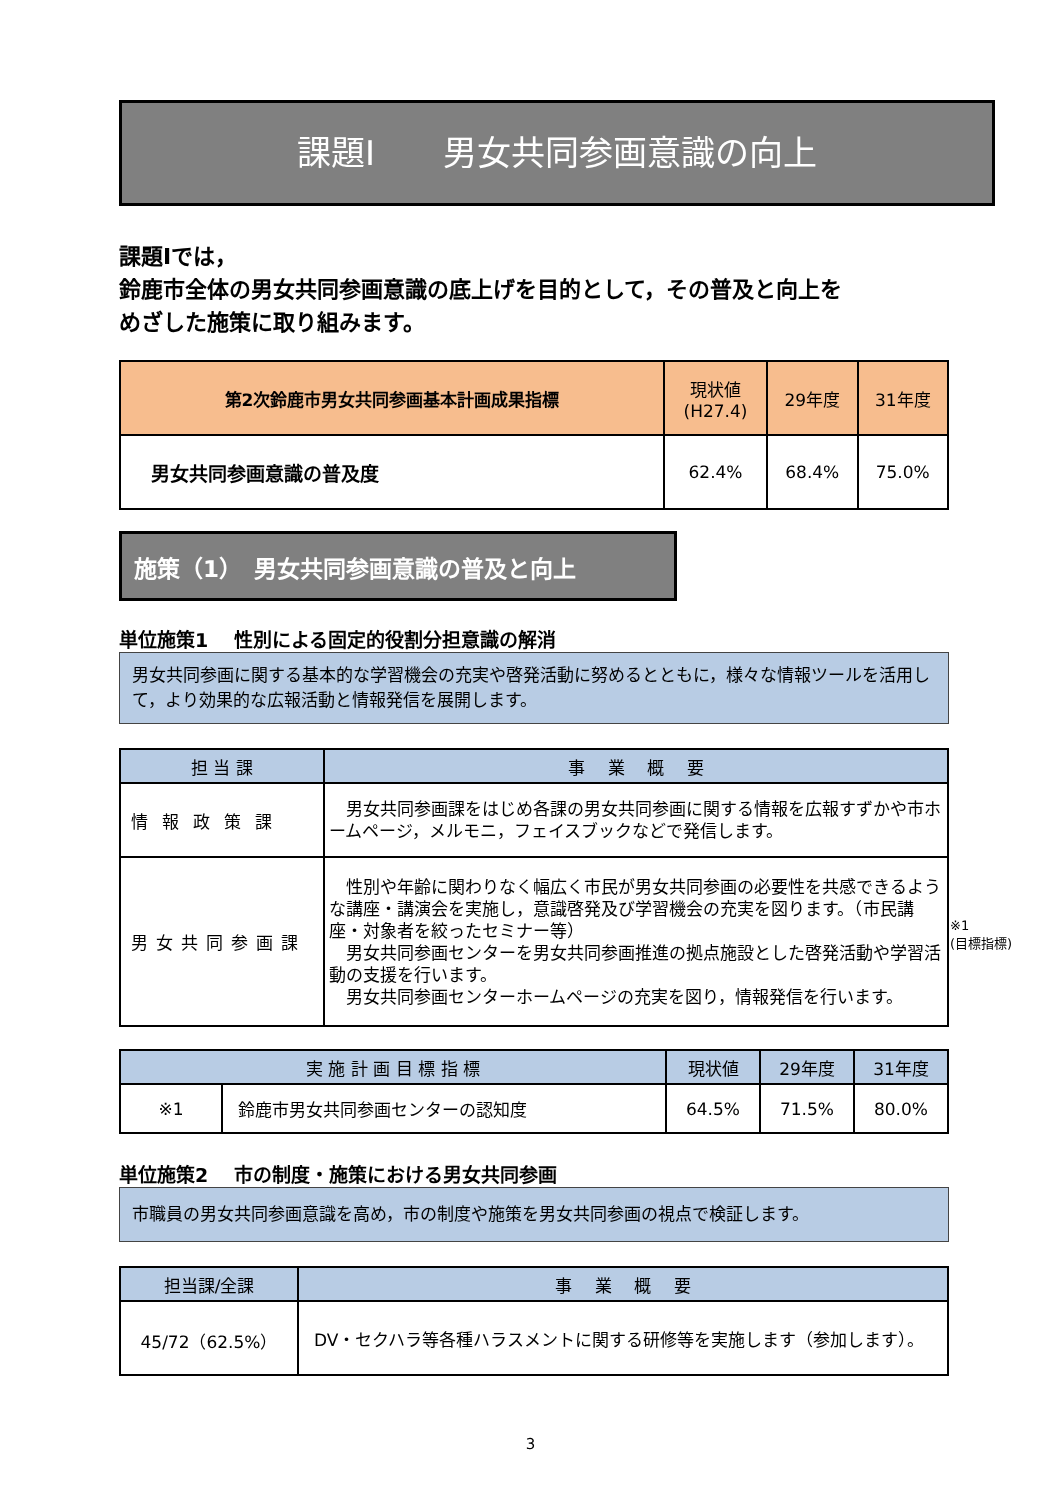課題Ⅰ　　男女共同参画意識の向上
課題Ⅰでは，
鈴鹿市全体の男女共同参画意識の底上げを目的として，その普及と向上を
めざした施策に取り組みます。
| 第2次鈴鹿市男女共同参画基本計画成果指標 | 現状値 (H27.4) | 29年度 | 31年度 |
| --- | --- | --- | --- |
| 男女共同参画意識の普及度 | 62.4% | 68.4% | 75.0% |
施策（1）　男女共同参画意識の普及と向上
単位施策1　 性別による固定的役割分担意識の解消
男女共同参画に関する基本的な学習機会の充実や啓発活動に努めるとともに，様々な情報ツールを活用して，より効果的な広報活動と情報発信を展開します。
| 担 当 課 | 事 業 概 要 |
| --- | --- |
| 情報政策課 | 男女共同参画課をはじめ各課の男女共同参画に関する情報を広報すずかや市ホームページ，メルモニ，フェイスブックなどで発信します。 |
| 男女共同参画課 | 性別や年齢に関わりなく幅広く市民が男女共同参画の必要性を共感できるような講座・講演会を実施し，意識啓発及び学習機会の充実を図ります。（市民講座・対象者を絞ったセミナー等） 男女共同参画センターを男女共同参画推進の拠点施設とした啓発活動や学習活動の支援を行います。 男女共同参画センターホームページの充実を図り，情報発信を行います。 |
| 実 施 計 画 目 標 指 標 | | 現状値 | 29年度 | 31年度 |
| --- | --- | --- | --- | --- |
| ※1 | 鈴鹿市男女共同参画センターの認知度 | 64.5% | 71.5% | 80.0% |
単位施策2　 市の制度・施策における男女共同参画
市職員の男女共同参画意識を高め，市の制度や施策を男女共同参画の視点で検証します。
| 担当課/全課 | 事 業 概 要 |
| --- | --- |
| 45/72（62.5%） | DV・セクハラ等各種ハラスメントに関する研修等を実施します（参加します）。 |
※1
(目標指標)
3